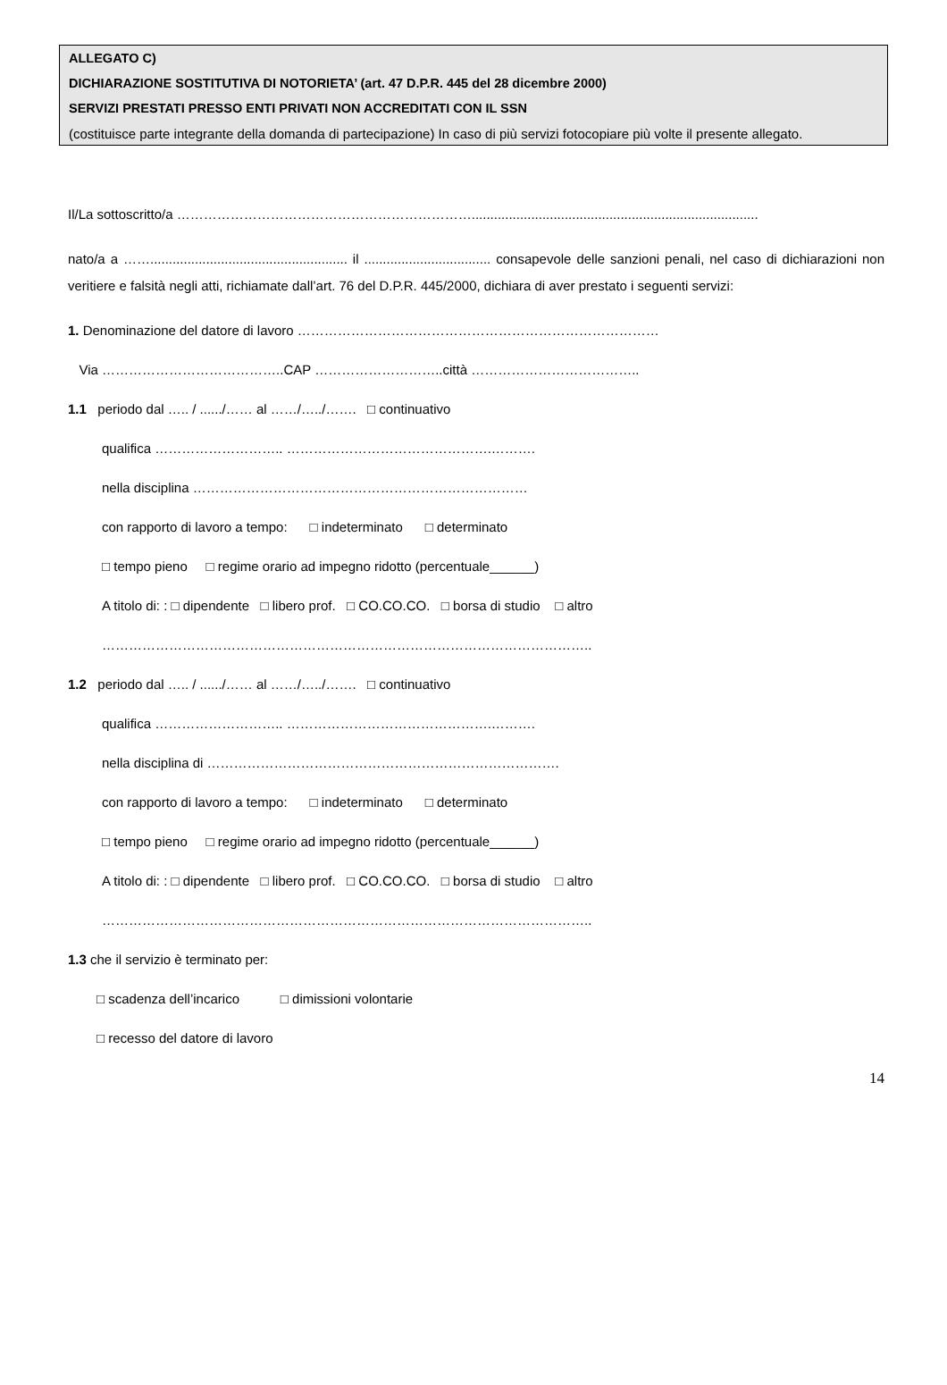ALLEGATO C)
DICHIARAZIONE SOSTITUTIVA DI NOTORIETA’ (art. 47 D.P.R. 445 del 28 dicembre 2000)
SERVIZI PRESTATI PRESSO ENTI PRIVATI NON ACCREDITATI CON IL SSN
(costituisce parte integrante della domanda di partecipazione) In caso di più servizi fotocopiare più volte il presente allegato.
Il/La sottoscritto/a ………………………………………………………….............................................................................
nato/a a ……..................................................... il .................................. consapevole delle sanzioni penali, nel caso di dichiarazioni non veritiere e falsità negli atti, richiamate dall’art. 76 del D.P.R. 445/2000, dichiara di aver prestato i seguenti servizi:
1. Denominazione del datore di lavoro ………………………………………………………………………
Via …………………………………..CAP ………………………..città ………………………………..
1.1 periodo dal ….. / ....../…… al ……/…../……. □ continuativo
qualifica ……………………….. ……………………………………….……….
nella disciplina …………………………………………………………………
con rapporto di lavoro a tempo: □ indeterminato □ determinato
□ tempo pieno □ regime orario ad impegno ridotto (percentuale______)
A titolo di: : □ dipendente □ libero prof. □ CO.CO.CO. □ borsa di studio □ altro
………………………………………………………………………………………………..
1.2 periodo dal ….. / ....../…… al ……/…../……. □ continuativo
qualifica ……………………….. ……………………………………….……….
nella disciplina di …………………………………………………………………….
con rapporto di lavoro a tempo: □ indeterminato □ determinato
□ tempo pieno □ regime orario ad impegno ridotto (percentuale______)
A titolo di: : □ dipendente □ libero prof. □ CO.CO.CO. □ borsa di studio □ altro
………………………………………………………………………………………………..
1.3 che il servizio è terminato per:
□ scadenza dell’incarico □ dimissioni volontarie
□ recesso del datore di lavoro
14